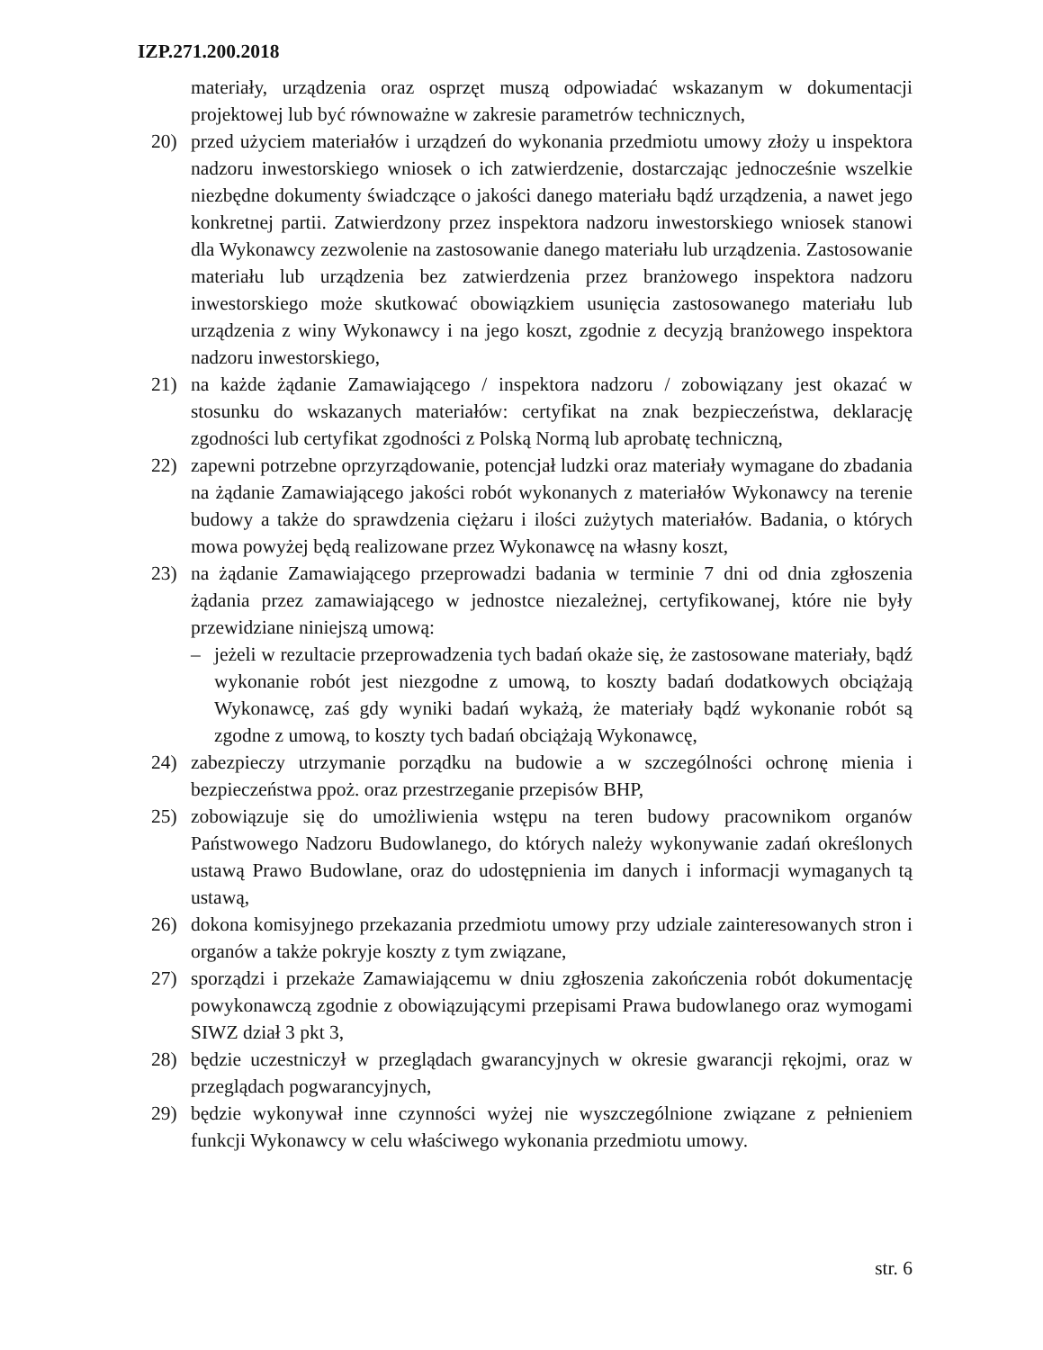IZP.271.200.2018
materiały, urządzenia oraz osprzęt muszą odpowiadać wskazanym w dokumentacji projektowej lub być równoważne w zakresie parametrów technicznych,
20) przed użyciem materiałów i urządzeń do wykonania przedmiotu umowy złoży u inspektora nadzoru inwestorskiego wniosek o ich zatwierdzenie, dostarczając jednocześnie wszelkie niezbędne dokumenty świadczące o jakości danego materiału bądź urządzenia, a nawet jego konkretnej partii. Zatwierdzony przez inspektora nadzoru inwestorskiego wniosek stanowi dla Wykonawcy zezwolenie na zastosowanie danego materiału lub urządzenia. Zastosowanie materiału lub urządzenia bez zatwierdzenia przez branżowego inspektora nadzoru inwestorskiego może skutkować obowiązkiem usunięcia zastosowanego materiału lub urządzenia z winy Wykonawcy i na jego koszt, zgodnie z decyzją branżowego inspektora nadzoru inwestorskiego,
21) na każde żądanie Zamawiającego / inspektora nadzoru / zobowiązany jest okazać w stosunku do wskazanych materiałów: certyfikat na znak bezpieczeństwa, deklarację zgodności lub certyfikat zgodności z Polską Normą lub aprobatę techniczną,
22) zapewni potrzebne oprzyrządowanie, potencjał ludzki oraz materiały wymagane do zbadania na żądanie Zamawiającego jakości robót wykonanych z materiałów Wykonawcy na terenie budowy a także do sprawdzenia ciężaru i ilości zużytych materiałów. Badania, o których mowa powyżej będą realizowane przez Wykonawcę na własny koszt,
23) na żądanie Zamawiającego przeprowadzi badania w terminie 7 dni od dnia zgłoszenia żądania przez zamawiającego w jednostce niezależnej, certyfikowanej, które nie były przewidziane niniejszą umową:
– jeżeli w rezultacie przeprowadzenia tych badań okaże się, że zastosowane materiały, bądź wykonanie robót jest niezgodne z umową, to koszty badań dodatkowych obciążają Wykonawcę, zaś gdy wyniki badań wykażą, że materiały bądź wykonanie robót są zgodne z umową, to koszty tych badań obciążają Wykonawcę,
24) zabezpieczy utrzymanie porządku na budowie a w szczególności ochronę mienia i bezpieczeństwa ppoż. oraz przestrzeganie przepisów BHP,
25) zobowiązuje się do umożliwienia wstępu na teren budowy pracownikom organów Państwowego Nadzoru Budowlanego, do których należy wykonywanie zadań określonych ustawą Prawo Budowlane, oraz do udostępnienia im danych i informacji wymaganych tą ustawą,
26) dokona komisyjnego przekazania przedmiotu umowy przy udziale zainteresowanych stron i organów a także pokryje koszty z tym związane,
27) sporządzi i przekaże Zamawiającemu w dniu zgłoszenia zakończenia robót dokumentację powykonawczą zgodnie z obowiązującymi przepisami Prawa budowlanego oraz wymogami SIWZ dział 3 pkt 3,
28) będzie uczestniczył w przeglądach gwarancyjnych w okresie gwarancji rękojmi, oraz w przeglądach pogwarancyjnych,
29) będzie wykonywał inne czynności wyżej nie wyszczególnione związane z pełnieniem funkcji Wykonawcy w celu właściwego wykonania przedmiotu umowy.
str. 6